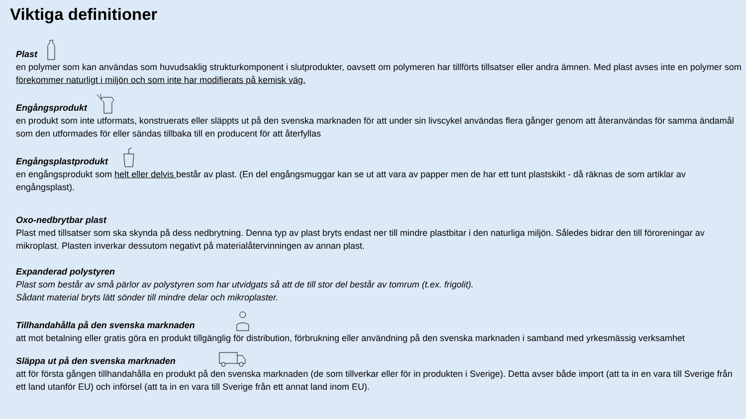Viktiga definitioner
Plast
en polymer som kan användas som huvudsaklig strukturkomponent i slutprodukter, oavsett om polymeren har tillförts tillsatser eller andra ämnen. Med plast avses inte en polymer som förekommer naturligt i miljön och som inte har modifierats på kemisk väg.
Engångsprodukt
en produkt som inte utformats, konstruerats eller släppts ut på den svenska marknaden för att under sin livscykel användas flera gånger genom att återanvändas för samma ändamål som den utformades för eller sändas tillbaka till en producent för att återfyllas
Engångsplastprodukt
en engångsprodukt som helt eller delvis består av plast. (En del engångsmuggar kan se ut att vara av papper men de har ett tunt plastskikt - då räknas de som artiklar av engångsplast).
Oxo-nedbrytbar plast
Plast med tillsatser som ska skynda på dess nedbrytning. Denna typ av plast bryts endast ner till mindre plastbitar i den naturliga miljön. Således bidrar den till föroreningar av mikroplast. Plasten inverkar dessutom negativt på materialåtervinningen av annan plast.
Expanderad polystyren
Plast som består av små pärlor av polystyren som har utvidgats så att de till stor del består av tomrum (t.ex. frigolit).
Sådant material bryts lätt sönder till mindre delar och mikroplaster.
Tillhandahålla på den svenska marknaden
att mot betalning eller gratis göra en produkt tillgänglig för distribution, förbrukning eller användning på den svenska marknaden i samband med yrkesmässig verksamhet
Släppa ut på den svenska marknaden
att för första gången tillhandahålla en produkt på den svenska marknaden (de som tillverkar eller för in produkten i Sverige). Detta avser både import (att ta in en vara till Sverige från ett land utanför EU) och införsel (att ta in en vara till Sverige från ett annat land inom EU).